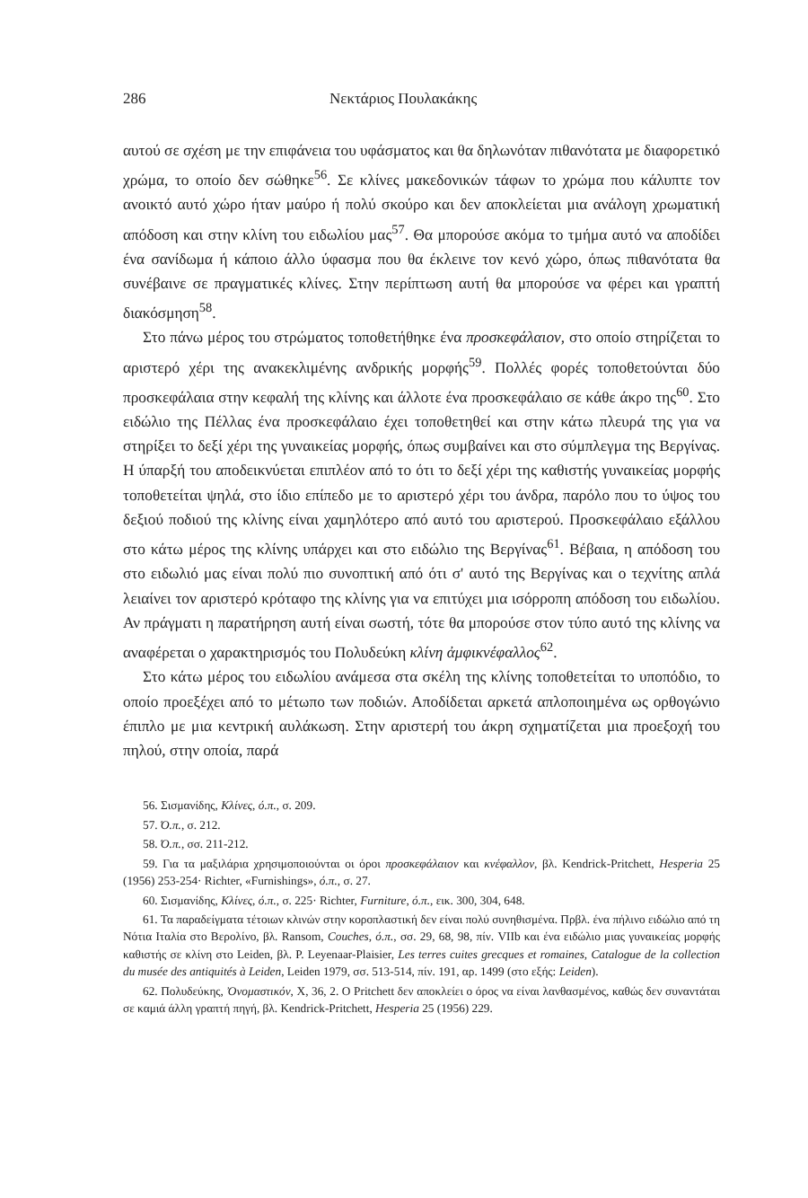286 Νεκτάριος Πουλακάκης
αυτού σε σχέση με την επιφάνεια του υφάσματος και θα δηλωνόταν πιθανότατα με διαφορετικό χρώμα, το οποίο δεν σώθηκε<sup>56</sup>. Σε κλίνες μακεδονικών τάφων το χρώμα που κάλυπτε τον ανοικτό αυτό χώρο ήταν μαύρο ή πολύ σκούρο και δεν αποκλείεται μια ανάλογη χρωματική απόδοση και στην κλίνη του ειδωλίου μας<sup>57</sup>. Θα μπορούσε ακόμα το τμήμα αυτό να αποδίδει ένα σανίδωμα ή κάποιο άλλο ύφασμα που θα έκλεινε τον κενό χώρο, όπως πιθανότατα θα συνέβαινε σε πραγματικές κλίνες. Στην περίπτωση αυτή θα μπορούσε να φέρει και γραπτή διακόσμηση<sup>58</sup>.
Στο πάνω μέρος του στρώματος τοποθετήθηκε ένα προσκεφάλαιον, στο οποίο στηρίζεται το αριστερό χέρι της ανακεκλιμένης ανδρικής μορφής<sup>59</sup>. Πολλές φορές τοποθετούνται δύο προσκεφάλαια στην κεφαλή της κλίνης και άλλοτε ένα προσκεφάλαιο σε κάθε άκρο της<sup>60</sup>. Στο ειδώλιο της Πέλλας ένα προσκεφάλαιο έχει τοποθετηθεί και στην κάτω πλευρά της για να στηρίξει το δεξί χέρι της γυναικείας μορφής, όπως συμβαίνει και στο σύμπλεγμα της Βεργίνας. Η ύπαρξή του αποδεικνύεται επιπλέον από το ότι το δεξί χέρι της καθιστής γυναικείας μορφής τοποθετείται ψηλά, στο ίδιο επίπεδο με το αριστερό χέρι του άνδρα, παρόλο που το ύψος του δεξιού ποδιού της κλίνης είναι χαμηλότερο από αυτό του αριστερού. Προσκεφάλαιο εξάλλου στο κάτω μέρος της κλίνης υπάρχει και στο ειδώλιο της Βεργίνας<sup>61</sup>. Βέβαια, η απόδοση του στο ειδωλιό μας είναι πολύ πιο συνοπτική από ότι σ' αυτό της Βεργίνας και ο τεχνίτης απλά λειαίνει τον αριστερό κρόταφο της κλίνης για να επιτύχει μια ισόρροπη απόδοση του ειδωλίου. Αν πράγματι η παρατήρηση αυτή είναι σωστή, τότε θα μπορούσε στον τύπο αυτό της κλίνης να αναφέρεται ο χαρακτηρισμός του Πολυδεύκη κλίνη ἀμφικνέφαλλος<sup>62</sup>.
Στο κάτω μέρος του ειδωλίου ανάμεσα στα σκέλη της κλίνης τοποθετείται το υποπόδιο, το οποίο προεξέχει από το μέτωπο των ποδιών. Αποδίδεται αρκετά απλοποιημένα ως ορθογώνιο έπιπλο με μια κεντρική αυλάκωση. Στην αριστερή του άκρη σχηματίζεται μια προεξοχή του πηλού, στην οποία, παρά
56. Σισμανίδης, Κλίνες, ό.π., σ. 209.
57. Ό.π., σ. 212.
58. Ό.π., σσ. 211-212.
59. Για τα μαξιλάρια χρησιμοποιούνται οι όροι προσκεφάλαιον και κνέφαλλον, βλ. Kendrick-Pritchett, Hesperia 25 (1956) 253-254· Richter, «Furnishings», ό.π., σ. 27.
60. Σισμανίδης, Κλίνες, ό.π., σ. 225· Richter, Furniture, ό.π., εικ. 300, 304, 648.
61. Τα παραδείγματα τέτοιων κλινών στην κοροπλαστική δεν είναι πολύ συνηθισμένα. Πρβλ. ένα πήλινο ειδώλιο από τη Νότια Ιταλία στο Βερολίνο, βλ. Ransom, Couches, ό.π., σσ. 29, 68, 98, πίν. VIIb και ένα ειδώλιο μιας γυναικείας μορφής καθιστής σε κλίνη στο Leiden, βλ. P. Leyenaar-Plaisier, Les terres cuites grecques et romaines, Catalogue de la collection du musée des antiquités à Leiden, Leiden 1979, σσ. 513-514, πίν. 191, αρ. 1499 (στο εξής: Leiden).
62. Πολυδεύκης, Ὀνομαστικόν, X, 36, 2. Ο Pritchett δεν αποκλείει ο όρος να είναι λανθασμένος, καθώς δεν συναντάται σε καμιά άλλη γραπτή πηγή, βλ. Kendrick-Pritchett, Hesperia 25 (1956) 229.